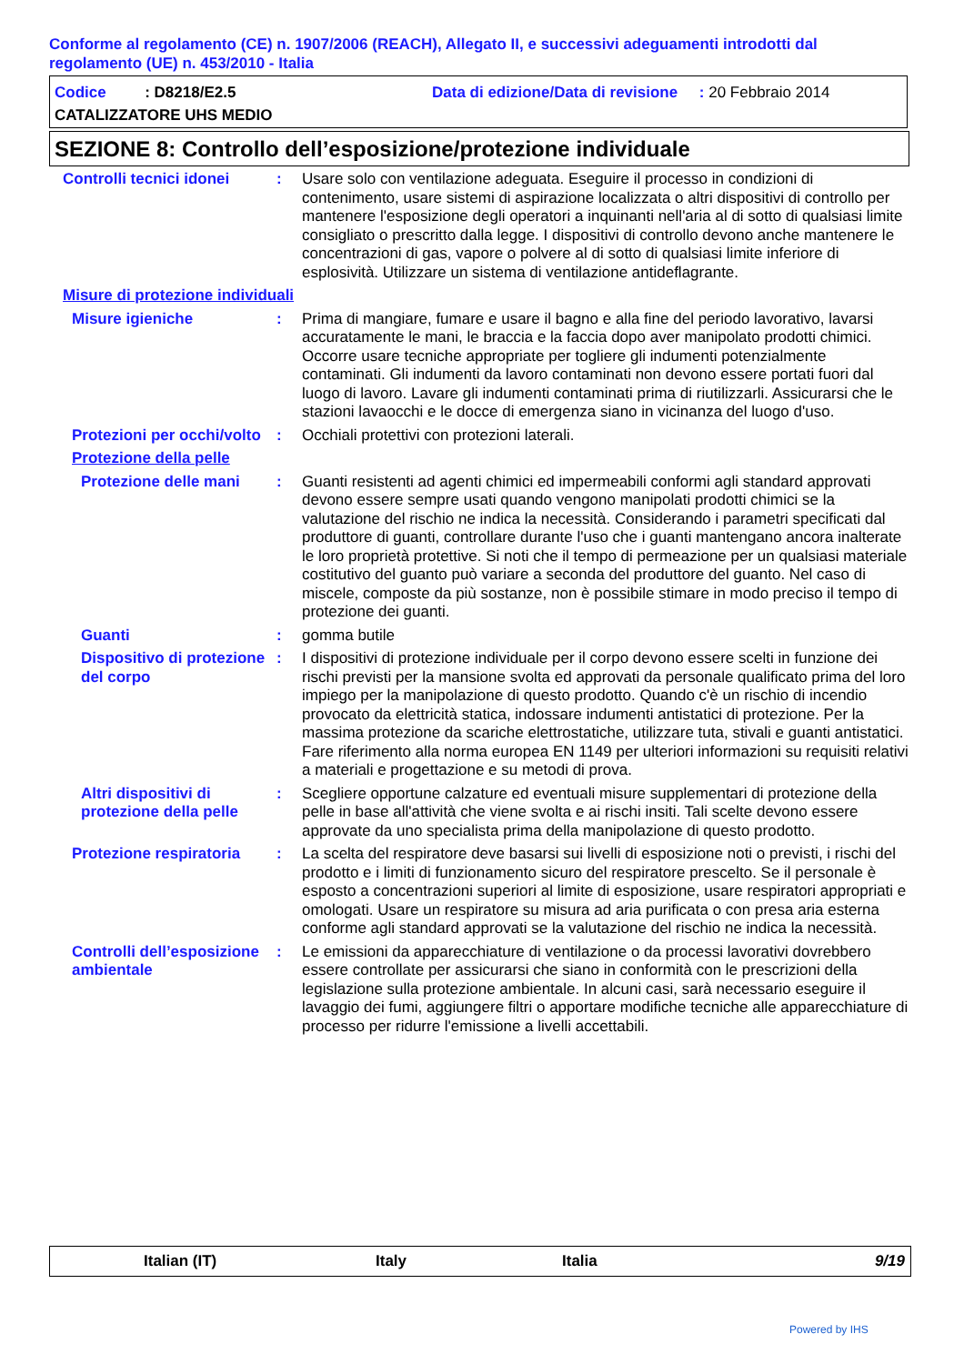Conforme al regolamento (CE) n. 1907/2006 (REACH), Allegato II, e successivi adeguamenti introdotti dal regolamento (UE) n. 453/2010 - Italia
Codice : D8218/E2.5
Data di edizione/Data di revisione : 20 Febbraio 2014
CATALIZZATORE UHS MEDIO
SEZIONE 8: Controllo dell’esposizione/protezione individuale
Controlli tecnici idonei : Usare solo con ventilazione adeguata. Eseguire il processo in condizioni di contenimento, usare sistemi di aspirazione localizzata o altri dispositivi di controllo per mantenere l'esposizione degli operatori a inquinanti nell'aria al di sotto di qualsiasi limite consigliato o prescritto dalla legge. I dispositivi di controllo devono anche mantenere le concentrazioni di gas, vapore o polvere al di sotto di qualsiasi limite inferiore di esplosività. Utilizzare un sistema di ventilazione antideflagrante.
Misure di protezione individuali
Misure igieniche : Prima di mangiare, fumare e usare il bagno e alla fine del periodo lavorativo, lavarsi accuratamente le mani, le braccia e la faccia dopo aver manipolato prodotti chimici. Occorre usare tecniche appropriate per togliere gli indumenti potenzialmente contaminati. Gli indumenti da lavoro contaminati non devono essere portati fuori dal luogo di lavoro. Lavare gli indumenti contaminati prima di riutilizzarli. Assicurarsi che le stazioni lavaocchi e le docce di emergenza siano in vicinanza del luogo d'uso.
Protezioni per occhi/volto
: Occhiali protettivi con protezioni laterali.
Protezione della pelle
Protezione delle mani : Guanti resistenti ad agenti chimici ed impermeabili conformi agli standard approvati devono essere sempre usati quando vengono manipolati prodotti chimici se la valutazione del rischio ne indica la necessità. Considerando i parametri specificati dal produttore di guanti, controllare durante l'uso che i guanti mantengano ancora inalterate le loro proprietà protettive. Si noti che il tempo di permeazione per un qualsiasi materiale costitutivo del guanto può variare a seconda del produttore del guanto. Nel caso di miscele, composte da più sostanze, non è possibile stimare in modo preciso il tempo di protezione dei guanti.
Guanti : gomma butile
Dispositivo di protezione del corpo
: I dispositivi di protezione individuale per il corpo devono essere scelti in funzione dei rischi previsti per la mansione svolta ed approvati da personale qualificato prima del loro impiego per la manipolazione di questo prodotto. Quando c'è un rischio di incendio provocato da elettricità statica, indossare indumenti antistatici di protezione. Per la massima protezione da scariche elettrostatiche, utilizzare tuta, stivali e guanti antistatici. Fare riferimento alla norma europea EN 1149 per ulteriori informazioni su requisiti relativi a materiali e progettazione e su metodi di prova.
Altri dispositivi di protezione della pelle
: Scegliere opportune calzature ed eventuali misure supplementari di protezione della pelle in base all'attività che viene svolta e ai rischi insiti. Tali scelte devono essere approvate da uno specialista prima della manipolazione di questo prodotto.
Protezione respiratoria : La scelta del respiratore deve basarsi sui livelli di esposizione noti o previsti, i rischi del prodotto e i limiti di funzionamento sicuro del respiratore prescelto. Se il personale è esposto a concentrazioni superiori al limite di esposizione, usare respiratori appropriati e omologati. Usare un respiratore su misura ad aria purificata o con presa aria esterna conforme agli standard approvati se la valutazione del rischio ne indica la necessità.
Controlli dell’esposizione ambientale
: Le emissioni da apparecchiature di ventilazione o da processi lavorativi dovrebbero essere controllate per assicurarsi che siano in conformità con le prescrizioni della legislazione sulla protezione ambientale. In alcuni casi, sarà necessario eseguire il lavaggio dei fumi, aggiungere filtri o apportare modifiche tecniche alle apparecchiature di processo per ridurre l'emissione a livelli accettabili.
Italian (IT) Italy Italia 9/19
Powered by IHS